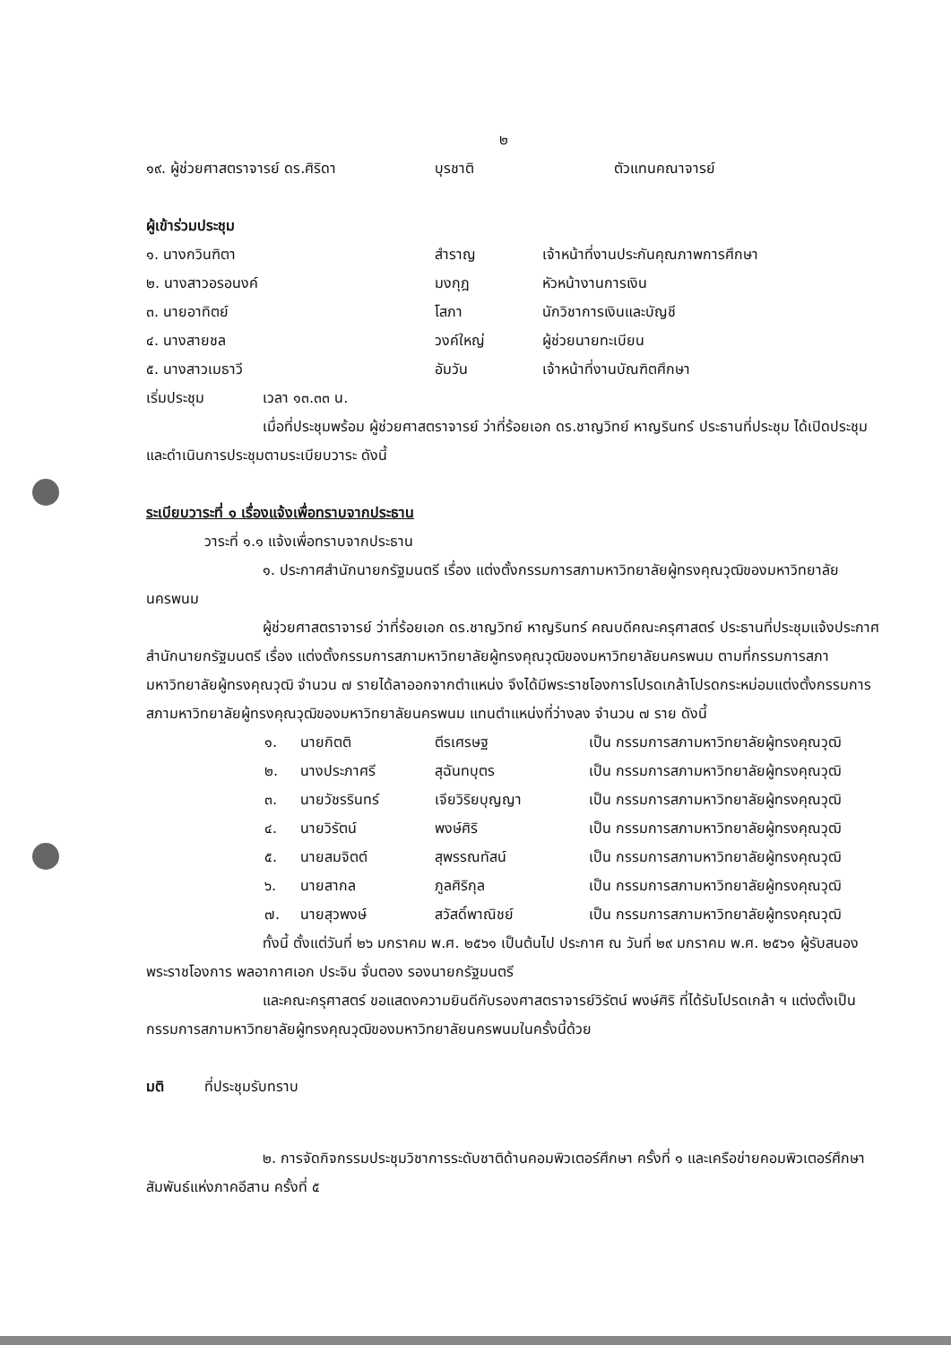๒
๑๙. ผู้ช่วยศาสตราจารย์ ดร.ศิริดา บุรชาติ ตัวแทนคณาจารย์
ผู้เข้าร่วมประชุม
๑. นางกวินฑิตา สำราญ เจ้าหน้าที่งานประกันคุณภาพการศึกษา
๒. นางสาวอรอนงค์ มงกุฎ หัวหน้างานการเงิน
๓. นายอาทิตย์ โสภา นักวิชาการเงินและบัญชี
๔. นางสายชล วงค์ใหญ่ ผู้ช่วยนายทะเบียน
๕. นางสาวเมธาวี อัมวัน เจ้าหน้าที่งานบัณฑิตศึกษา
เริ่มประชุม เวลา ๑๓.๓๓ น.
เมื่อที่ประชุมพร้อม ผู้ช่วยศาสตราจารย์ ว่าที่ร้อยเอก ดร.ชาญวิทย์ หาญรินทร์ ประธานที่ประชุม ได้เปิดประชุม และดำเนินการประชุมตามระเบียบวาระ ดังนี้
ระเบียบวาระที่ ๑ เรื่องแจ้งเพื่อทราบจากประธาน
วาระที่ ๑.๑ แจ้งเพื่อทราบจากประธาน
๑. ประกาศสำนักนายกรัฐมนตรี เรื่อง แต่งตั้งกรรมการสภามหาวิทยาลัยผู้ทรงคุณวุฒิของมหาวิทยาลัยนครพนม
ผู้ช่วยศาสตราจารย์ ว่าที่ร้อยเอก ดร.ชาญวิทย์ หาญรินทร์ คณบดีคณะครุศาสตร์ ประธานที่ประชุมแจ้งประกาศสำนักนายกรัฐมนตรี เรื่อง แต่งตั้งกรรมการสภามหาวิทยาลัยผู้ทรงคุณวุฒิของมหาวิทยาลัยนครพนม ตามที่กรรมการสภามหาวิทยาลัยผู้ทรงคุณวุฒิ จำนวน ๗ รายได้ลาออกจากตำแหน่ง จึงได้มีพระราชโองการโปรดเกล้าโปรดกระหม่อมแต่งตั้งกรรมการสภามหาวิทยาลัยผู้ทรงคุณวุฒิของมหาวิทยาลัยนครพนม แทนตำแหน่งที่ว่างลง จำนวน ๗ ราย ดังนี้
๑. นายกิตติ ตีรเศรษฐ เป็น กรรมการสภามหาวิทยาลัยผู้ทรงคุณวุฒิ
๒. นางประภาศรี สุฉันทบุตร เป็น กรรมการสภามหาวิทยาลัยผู้ทรงคุณวุฒิ
๓. นายวัชรรินทร์ เจียวิริยบุญญา เป็น กรรมการสภามหาวิทยาลัยผู้ทรงคุณวุฒิ
๔. นายวิรัตน์ พงษ์ศิริ เป็น กรรมการสภามหาวิทยาลัยผู้ทรงคุณวุฒิ
๕. นายสมจิตต์ สุพรรณทัสน์ เป็น กรรมการสภามหาวิทยาลัยผู้ทรงคุณวุฒิ
๖. นายสากล ภูลศิริกุล เป็น กรรมการสภามหาวิทยาลัยผู้ทรงคุณวุฒิ
๗. นายสุวพงษ์ สวัสดิ์พาณิชย์ เป็น กรรมการสภามหาวิทยาลัยผู้ทรงคุณวุฒิ
ทั้งนี้ ตั้งแต่วันที่ ๒๖ มกราคม พ.ศ. ๒๕๖๑ เป็นต้นไป ประกาศ ณ วันที่ ๒๙ มกราคม พ.ศ. ๒๕๖๑ ผู้รับสนองพระราชโองการ พลอากาศเอก ประจิน จั่นตอง รองนายกรัฐมนตรี
และคณะครุศาสตร์ ขอแสดงความยินดีกับรองศาสตราจารย์วิรัตน์ พงษ์ศิริ ที่ได้รับโปรดเกล้า ฯ แต่งตั้งเป็นกรรมการสภามหาวิทยาลัยผู้ทรงคุณวุฒิของมหาวิทยาลัยนครพนมในครั้งนี้ด้วย
มติ ที่ประชุมรับทราบ
๒. การจัดกิจกรรมประชุมวิชาการระดับชาติด้านคอมพิวเตอร์ศึกษา ครั้งที่ ๑ และเครือข่ายคอมพิวเตอร์ศึกษาสัมพันธ์แห่งภาคอีสาน ครั้งที่ ๕